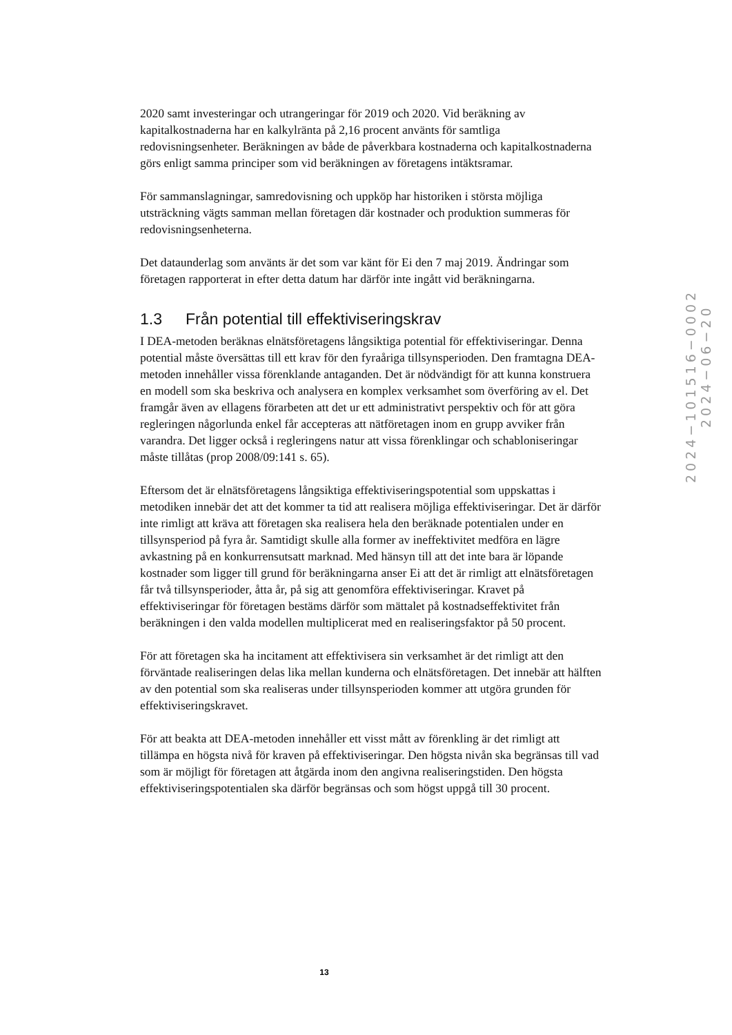2020 samt investeringar och utrangeringar för 2019 och 2020. Vid beräkning av kapitalkostnaderna har en kalkylränta på 2,16 procent använts för samtliga redovisningsenheter. Beräkningen av både de påverkbara kostnaderna och kapitalkostnaderna görs enligt samma principer som vid beräkningen av företagens intäktsramar.
För sammanslagningar, samredovisning och uppköp har historiken i största möjliga utsträckning vägts samman mellan företagen där kostnader och produktion summeras för redovisningsenheterna.
Det dataunderlag som använts är det som var känt för Ei den 7 maj 2019. Ändringar som företagen rapporterat in efter detta datum har därför inte ingått vid beräkningarna.
1.3 Från potential till effektiviseringskrav
I DEA-metoden beräknas elnätsföretagens långsiktiga potential för effektiviseringar. Denna potential måste översättas till ett krav för den fyraåriga tillsynsperioden. Den framtagna DEA-metoden innehåller vissa förenklande antaganden. Det är nödvändigt för att kunna konstruera en modell som ska beskriva och analysera en komplex verksamhet som överföring av el. Det framgår även av ellagens förarbeten att det ur ett administrativt perspektiv och för att göra regleringen någorlunda enkel får accepteras att nätföretagen inom en grupp avviker från varandra. Det ligger också i regleringens natur att vissa förenklingar och schabloniseringar måste tillåtas (prop 2008/09:141 s. 65).
Eftersom det är elnätsföretagens långsiktiga effektiviseringspotential som uppskattas i metodiken innebär det att det kommer ta tid att realisera möjliga effektiviseringar. Det är därför inte rimligt att kräva att företagen ska realisera hela den beräknade potentialen under en tillsynsperiod på fyra år. Samtidigt skulle alla former av ineffektivitet medföra en lägre avkastning på en konkurrensutsatt marknad. Med hänsyn till att det inte bara är löpande kostnader som ligger till grund för beräkningarna anser Ei att det är rimligt att elnätsföretagen får två tillsynsperioder, åtta år, på sig att genomföra effektiviseringar. Kravet på effektiviseringar för företagen bestäms därför som mättalet på kostnadseffektivitet från beräkningen i den valda modellen multiplicerat med en realiseringsfaktor på 50 procent.
För att företagen ska ha incitament att effektivisera sin verksamhet är det rimligt att den förväntade realiseringen delas lika mellan kunderna och elnätsföretagen. Det innebär att hälften av den potential som ska realiseras under tillsynsperioden kommer att utgöra grunden för effektiviseringskravet.
För att beakta att DEA-metoden innehåller ett visst mått av förenkling är det rimligt att tillämpa en högsta nivå för kraven på effektiviseringar. Den högsta nivån ska begränsas till vad som är möjligt för företagen att åtgärda inom den angivna realiseringstiden. Den högsta effektiviseringspotentialen ska därför begränsas och som högst uppgå till 30 procent.
2024−101516−0002
2024−06−20
13